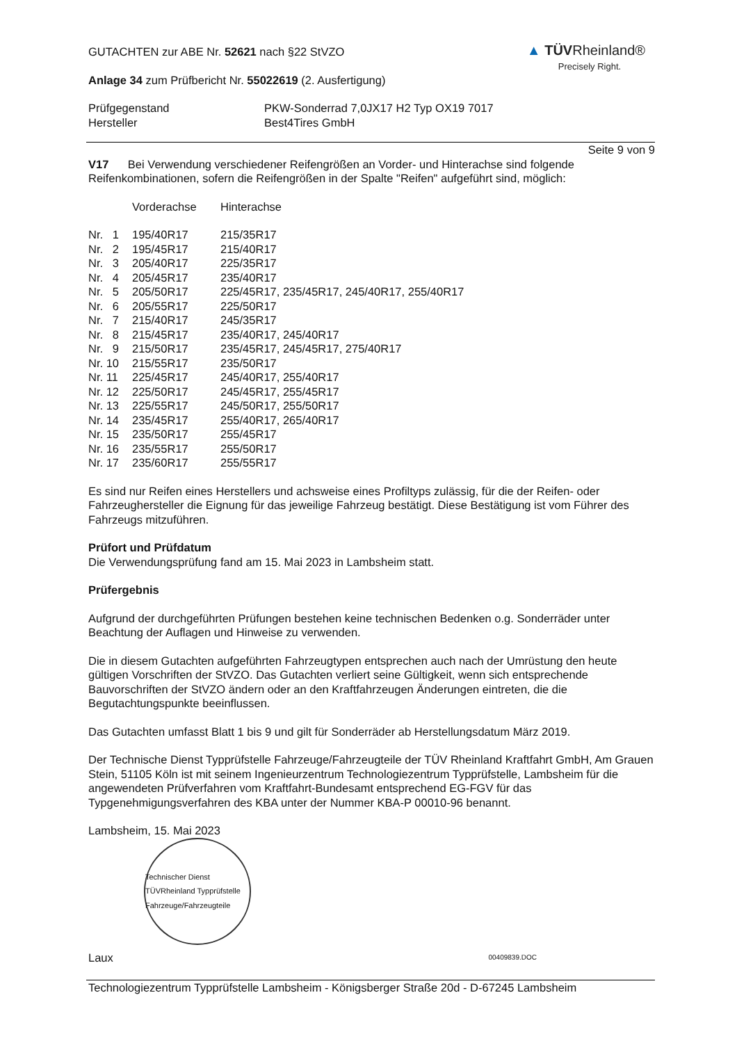▲ TÜVRheinland®
Precisely Right.
GUTACHTEN zur ABE Nr. 52621 nach §22 StVZO
Anlage 34 zum Prüfbericht Nr. 55022619 (2. Ausfertigung)
| Prüfgegenstand | PKW-Sonderrad 7,0JX17 H2 Typ OX19 7017 |
| Hersteller | Best4Tires GmbH |
Seite 9 von 9
V17 Bei Verwendung verschiedener Reifengrößen an Vorder- und Hinterachse sind folgende Reifenkombinationen, sofern die Reifengrößen in der Spalte "Reifen" aufgeführt sind, möglich:
| | Vorderachse | Hinterachse |
| Nr. 1 | 195/40R17 | 215/35R17 |
| Nr. 2 | 195/45R17 | 215/40R17 |
| Nr. 3 | 205/40R17 | 225/35R17 |
| Nr. 4 | 205/45R17 | 235/40R17 |
| Nr. 5 | 205/50R17 | 225/45R17, 235/45R17, 245/40R17, 255/40R17 |
| Nr. 6 | 205/55R17 | 225/50R17 |
| Nr. 7 | 215/40R17 | 245/35R17 |
| Nr. 8 | 215/45R17 | 235/40R17, 245/40R17 |
| Nr. 9 | 215/50R17 | 235/45R17, 245/45R17, 275/40R17 |
| Nr. 10 | 215/55R17 | 235/50R17 |
| Nr. 11 | 225/45R17 | 245/40R17, 255/40R17 |
| Nr. 12 | 225/50R17 | 245/45R17, 255/45R17 |
| Nr. 13 | 225/55R17 | 245/50R17, 255/50R17 |
| Nr. 14 | 235/45R17 | 255/40R17, 265/40R17 |
| Nr. 15 | 235/50R17 | 255/45R17 |
| Nr. 16 | 235/55R17 | 255/50R17 |
| Nr. 17 | 235/60R17 | 255/55R17 |
Es sind nur Reifen eines Herstellers und achsweise eines Profiltyps zulässig, für die der Reifen- oder Fahrzeughersteller die Eignung für das jeweilige Fahrzeug bestätigt. Diese Bestätigung ist vom Führer des Fahrzeugs mitzuführen.
Prüfort und Prüfdatum
Die Verwendungsprüfung fand am 15. Mai 2023 in Lambsheim statt.
Prüfergebnis
Aufgrund der durchgeführten Prüfungen bestehen keine technischen Bedenken o.g. Sonderräder unter Beachtung der Auflagen und Hinweise zu verwenden.
Die in diesem Gutachten aufgeführten Fahrzeugtypen entsprechen auch nach der Umrüstung den heute gültigen Vorschriften der StVZO. Das Gutachten verliert seine Gültigkeit, wenn sich entsprechende Bauvorschriften der StVZO ändern oder an den Kraftfahrzeugen Änderungen eintreten, die die Begutachtungspunkte beeinflussen.
Das Gutachten umfasst Blatt 1 bis 9 und gilt für Sonderräder ab Herstellungsdatum März 2019.
Der Technische Dienst Typprüfstelle Fahrzeuge/Fahrzeugteile der TÜV Rheinland Kraftfahrt GmbH, Am Grauen Stein, 51105 Köln ist mit seinem Ingenieurzentrum Technologiezentrum Typprüfstelle, Lambsheim für die angewendeten Prüfverfahren vom Kraftfahrt-Bundesamt entsprechend EG-FGV für das Typgenehmigungsverfahren des KBA unter der Nummer KBA-P 00010-96 benannt.
Lambsheim, 15. Mai 2023
Technischer Dienst TÜVRheinland Typprüfstelle Fahrzeuge/Fahrzeugteile
Laux 00409839.DOC
Technologiezentrum Typprüfstelle Lambsheim - Königsberger Straße 20d - D-67245 Lambsheim